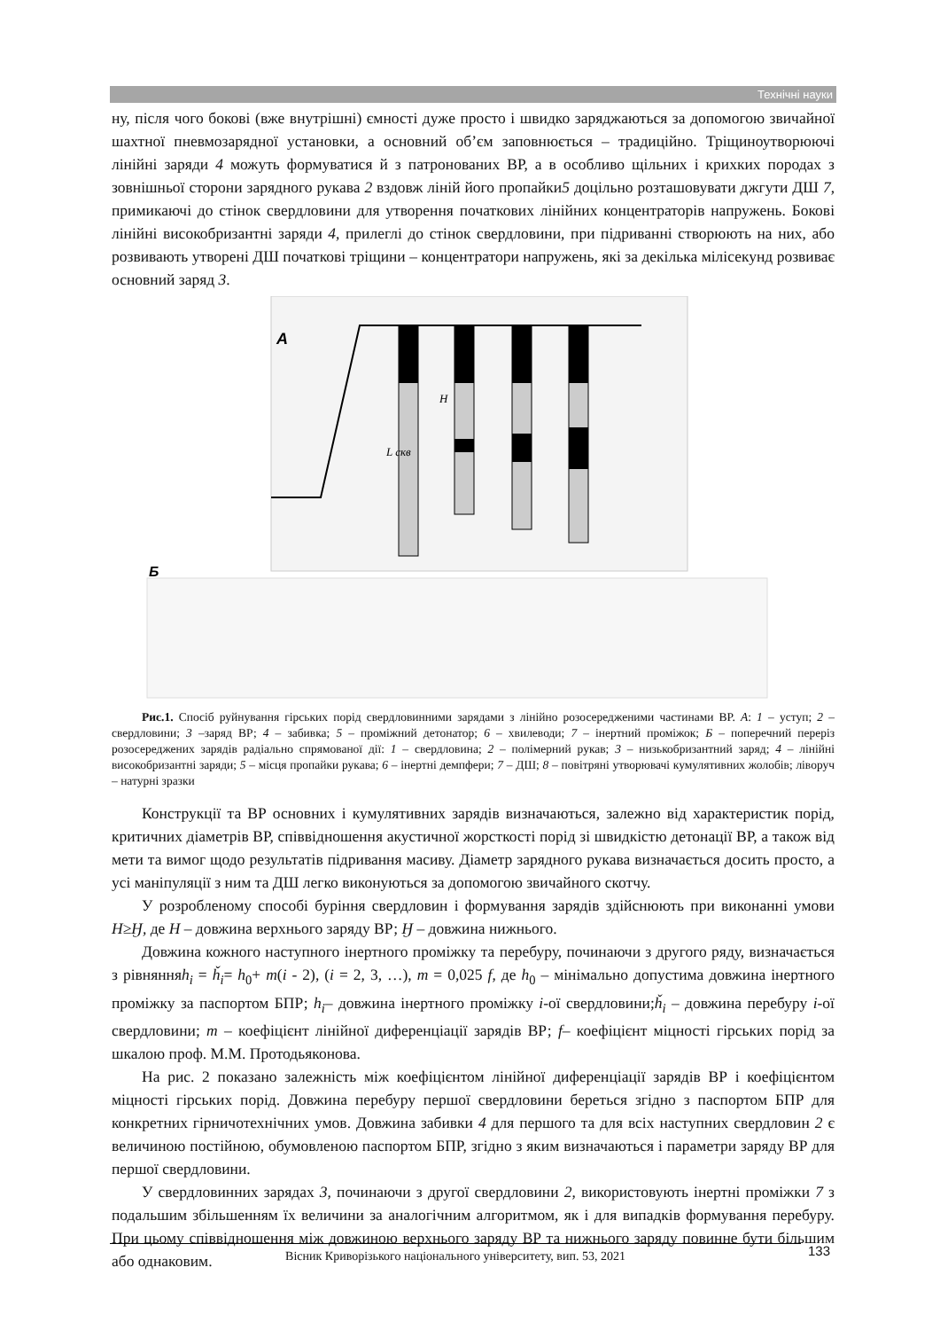Технічні науки
ну, після чого бокові (вже внутрішні) ємності дуже просто і швидко заряджаються за допомогою звичайної шахтної пневмозарядної установки, а основний об’єм заповнюється – традиційно. Тріщиноутворюючі лінійні заряди 4 можуть формуватися й з патронованих ВР, а в особливо щільних і крихких породах з зовнішньої сторони зарядного рукава 2 вздовж ліній його пропайки5 доцільно розташовувати джгути ДШ 7, примикаючі до стінок свердловини для утворення початкових лінійних концентраторів напружень. Бокові лінійні високобризантні заряди 4, прилеглі до стінок свердловини, при підриванні створюють на них, або розвивають утворені ДШ початкові тріщини – концентратори напружень, які за декілька мілісекунд розвиває основний заряд 3.
А
Б
L скв
H
Рис.1. Спосіб руйнування гірських порід свердловинними зарядами з лінійно розосередженими частинами ВР. А: 1 – уступ; 2 – свердловини; 3 –заряд ВР; 4 – забивка; 5 – проміжний детонатор; 6 – хвилеводи; 7 – інертний проміжок; Б – поперечний переріз розосереджених зарядів радіально спрямованої дії: 1 – свердловина; 2 – полімерний рукав; 3 – низькобризантний заряд; 4 – лінійні високобризантні заряди; 5 – місця пропайки рукава; 6 – інертні демпфери; 7 – ДШ; 8 – повітряні утворювачі кумулятивних жолобів; ліворуч – натурні зразки
Конструкції та ВР основних і кумулятивних зарядів визначаються, залежно від характеристик порід, критичних діаметрів ВР, співвідношення акустичної жорсткості порід зі швидкістю детонації ВР, а також від мети та вимог щодо результатів підривання масиву. Діаметр зарядного рукава визначається досить просто, а усі маніпуляції з ним та ДШ легко виконуються за допомогою звичайного скотчу.
У розробленому способі буріння свердловин і формування зарядів здійснюють при виконанні умови Н≥Ӈ, де Н – довжина верхнього заряду ВР; Ӈ – довжина нижнього.
Довжина кожного наступного інертного проміжку та перебуру, починаючи з другого ряду, визначається з рівнянняh<sub>i</sub> = ȟ<sub>i</sub>= h<sub>0</sub>+ m(i - 2), (i = 2, 3, …), m = 0,025 f, де h<sub>0</sub> – мінімально допустима довжина інертного проміжку за паспортом БПР; h<sub>i</sub>– довжина інертного проміжку і-ої свердловини;ȟ<sub>i</sub> – довжина перебуру і-ої свердловини; m – коефіцієнт лінійної диференціації зарядів ВР; f– коефіцієнт міцності гірських порід за шкалою проф. М.М. Протодьяконова.
На рис. 2 показано залежність між коефіцієнтом лінійної диференціації зарядів ВР і коефіцієнтом міцності гірських порід. Довжина перебуру першої свердловини береться згідно з паспортом БПР для конкретних гірничотехнічних умов. Довжина забивки 4 для першого та для всіх наступних свердловин 2 є величиною постійною, обумовленою паспортом БПР, згідно з яким визначаються і параметри заряду ВР для першої свердловини.
У свердловинних зарядах 3, починаючи з другої свердловини 2, використовують інертні проміжки 7 з подальшим збільшенням їх величини за аналогічним алгоритмом, як і для випадків формування перебуру. При цьому співвідношення між довжиною верхнього заряду ВР та нижнього заряду повинне бути більшим або однаковим.
Вісник Криворізького національного університету, вип. 53, 2021 133